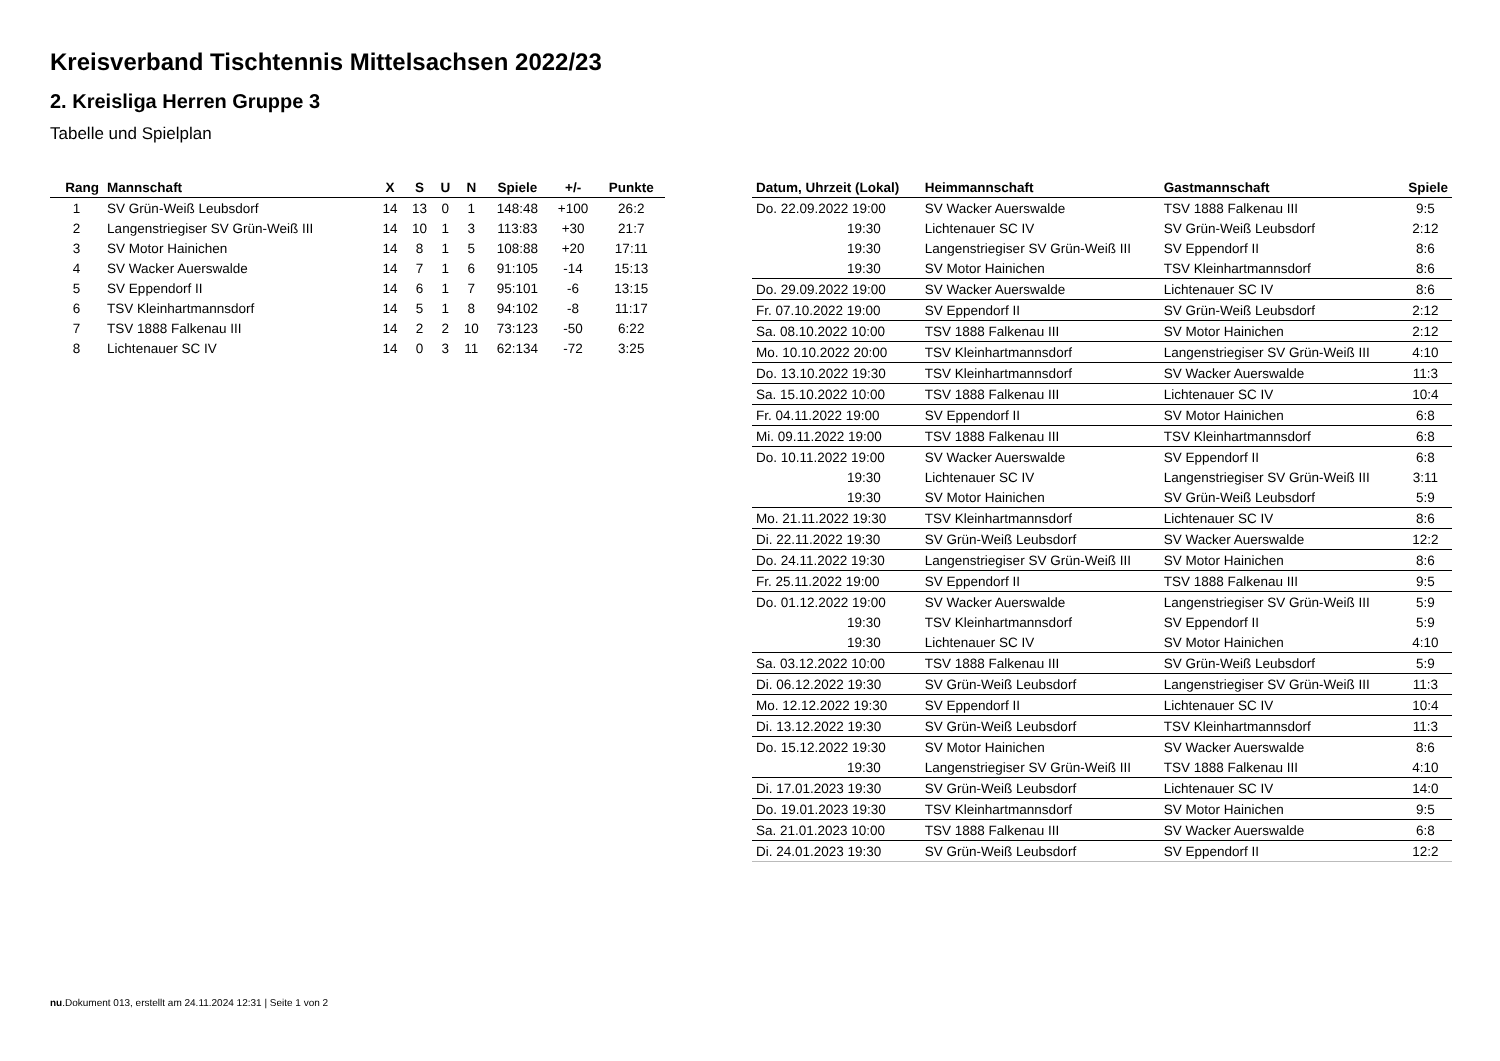Kreisverband Tischtennis Mittelsachsen 2022/23
2. Kreisliga Herren Gruppe 3
Tabelle und Spielplan
| Rang | Mannschaft | X | S | U | N | Spiele | +/- | Punkte |
| --- | --- | --- | --- | --- | --- | --- | --- | --- |
| 1 | SV Grün-Weiß Leubsdorf | 14 | 13 | 0 | 1 | 148:48 | +100 | 26:2 |
| 2 | Langenstriegiser SV Grün-Weiß III | 14 | 10 | 1 | 3 | 113:83 | +30 | 21:7 |
| 3 | SV Motor Hainichen | 14 | 8 | 1 | 5 | 108:88 | +20 | 17:11 |
| 4 | SV Wacker Auerswalde | 14 | 7 | 1 | 6 | 91:105 | -14 | 15:13 |
| 5 | SV Eppendorf II | 14 | 6 | 1 | 7 | 95:101 | -6 | 13:15 |
| 6 | TSV Kleinhartmannsdorf | 14 | 5 | 1 | 8 | 94:102 | -8 | 11:17 |
| 7 | TSV 1888 Falkenau III | 14 | 2 | 2 | 10 | 73:123 | -50 | 6:22 |
| 8 | Lichtenauer SC IV | 14 | 0 | 3 | 11 | 62:134 | -72 | 3:25 |
| Datum, Uhrzeit (Lokal) | Heimmannschaft | Gastmannschaft | Spiele |
| --- | --- | --- | --- |
| Do. 22.09.2022 19:00 | SV Wacker Auerswalde | TSV 1888 Falkenau III | 9:5 |
| 19:30 | Lichtenauer SC IV | SV Grün-Weiß Leubsdorf | 2:12 |
| 19:30 | Langenstriegiser SV Grün-Weiß III | SV Eppendorf II | 8:6 |
| 19:30 | SV Motor Hainichen | TSV Kleinhartmannsdorf | 8:6 |
| Do. 29.09.2022 19:00 | SV Wacker Auerswalde | Lichtenauer SC IV | 8:6 |
| Fr. 07.10.2022 19:00 | SV Eppendorf II | SV Grün-Weiß Leubsdorf | 2:12 |
| Sa. 08.10.2022 10:00 | TSV 1888 Falkenau III | SV Motor Hainichen | 2:12 |
| Mo. 10.10.2022 20:00 | TSV Kleinhartmannsdorf | Langenstriegiser SV Grün-Weiß III | 4:10 |
| Do. 13.10.2022 19:30 | TSV Kleinhartmannsdorf | SV Wacker Auerswalde | 11:3 |
| Sa. 15.10.2022 10:00 | TSV 1888 Falkenau III | Lichtenauer SC IV | 10:4 |
| Fr. 04.11.2022 19:00 | SV Eppendorf II | SV Motor Hainichen | 6:8 |
| Mi. 09.11.2022 19:00 | TSV 1888 Falkenau III | TSV Kleinhartmannsdorf | 6:8 |
| Do. 10.11.2022 19:00 | SV Wacker Auerswalde | SV Eppendorf II | 6:8 |
| 19:30 | Lichtenauer SC IV | Langenstriegiser SV Grün-Weiß III | 3:11 |
| 19:30 | SV Motor Hainichen | SV Grün-Weiß Leubsdorf | 5:9 |
| Mo. 21.11.2022 19:30 | TSV Kleinhartmannsdorf | Lichtenauer SC IV | 8:6 |
| Di. 22.11.2022 19:30 | SV Grün-Weiß Leubsdorf | SV Wacker Auerswalde | 12:2 |
| Do. 24.11.2022 19:30 | Langenstriegiser SV Grün-Weiß III | SV Motor Hainichen | 8:6 |
| Fr. 25.11.2022 19:00 | SV Eppendorf II | TSV 1888 Falkenau III | 9:5 |
| Do. 01.12.2022 19:00 | SV Wacker Auerswalde | Langenstriegiser SV Grün-Weiß III | 5:9 |
| 19:30 | TSV Kleinhartmannsdorf | SV Eppendorf II | 5:9 |
| 19:30 | Lichtenauer SC IV | SV Motor Hainichen | 4:10 |
| Sa. 03.12.2022 10:00 | TSV 1888 Falkenau III | SV Grün-Weiß Leubsdorf | 5:9 |
| Di. 06.12.2022 19:30 | SV Grün-Weiß Leubsdorf | Langenstriegiser SV Grün-Weiß III | 11:3 |
| Mo. 12.12.2022 19:30 | SV Eppendorf II | Lichtenauer SC IV | 10:4 |
| Di. 13.12.2022 19:30 | SV Grün-Weiß Leubsdorf | TSV Kleinhartmannsdorf | 11:3 |
| Do. 15.12.2022 19:30 | SV Motor Hainichen | SV Wacker Auerswalde | 8:6 |
| 19:30 | Langenstriegiser SV Grün-Weiß III | TSV 1888 Falkenau III | 4:10 |
| Di. 17.01.2023 19:30 | SV Grün-Weiß Leubsdorf | Lichtenauer SC IV | 14:0 |
| Do. 19.01.2023 19:30 | TSV Kleinhartmannsdorf | SV Motor Hainichen | 9:5 |
| Sa. 21.01.2023 10:00 | TSV 1888 Falkenau III | SV Wacker Auerswalde | 6:8 |
| Di. 24.01.2023 19:30 | SV Grün-Weiß Leubsdorf | SV Eppendorf II | 12:2 |
nu.Dokument 013, erstellt am 24.11.2024 12:31 | Seite 1 von 2